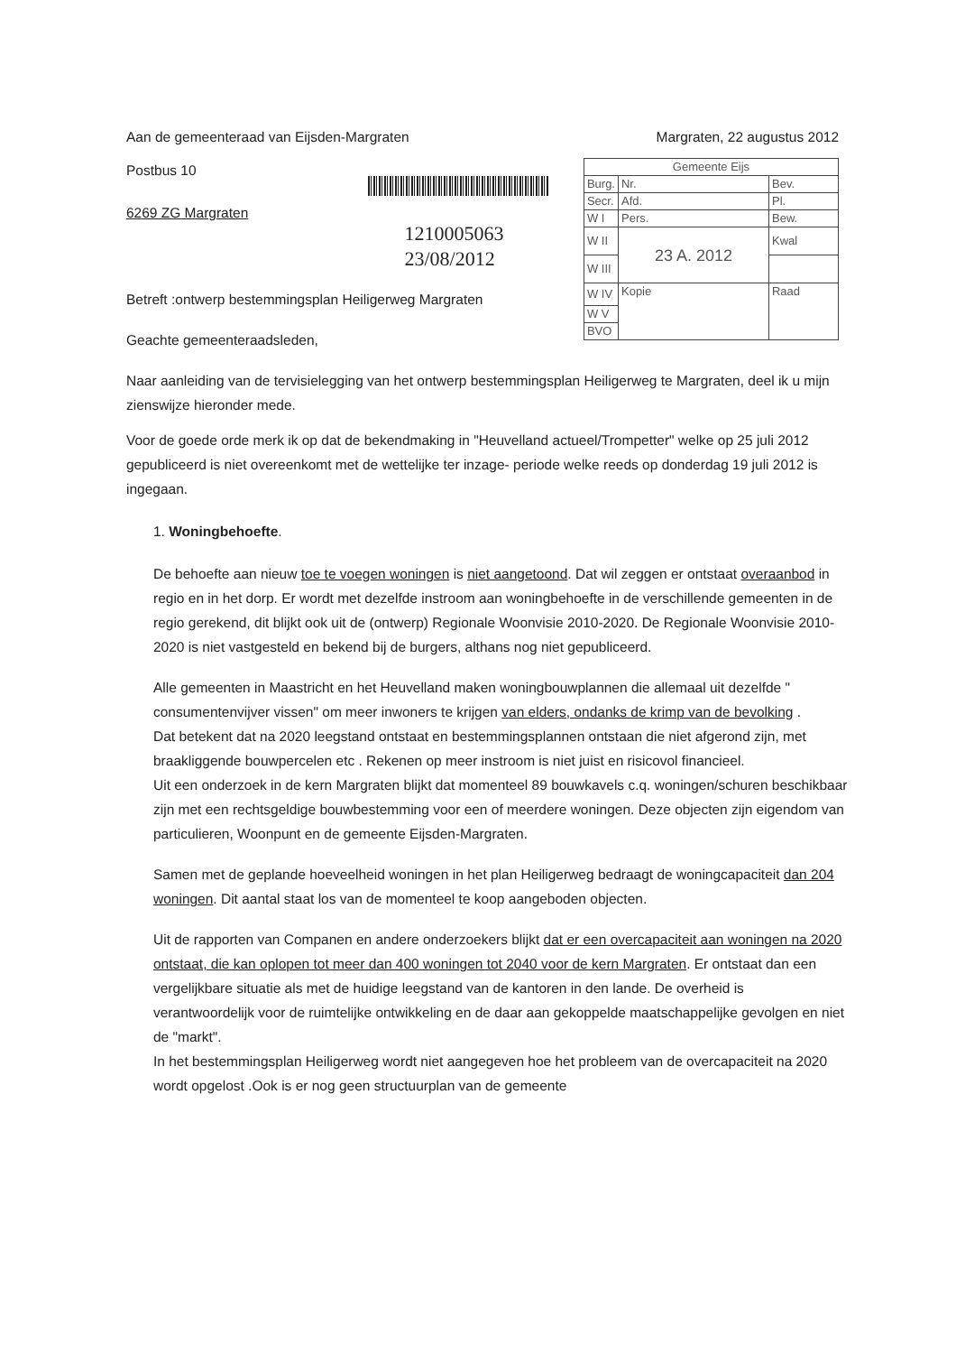Aan de gemeenteraad van Eijsden-Margraten Margraten, 22 augustus 2012
Postbus 10
6269 ZG Margraten
1210005063
23/08/2012
| Gemeente Eijs | | |
| Burg. | Nr. | Bev. |
| Secr. | Afd. | Pl. |
| W I | Pers. | Bew. |
| W II | 23 A. 2012 | Kwal |
| W III | | |
| W IV | Kopie | Raad |
| W V | | |
| BVO | | |
Betreft :ontwerp bestemmingsplan Heiligerweg Margraten
Geachte gemeenteraadsleden,
Naar aanleiding van de tervisielegging van het ontwerp bestemmingsplan Heiligerweg te Margraten, deel ik u mijn zienswijze hieronder mede.
Voor de goede orde merk ik op dat de bekendmaking in "Heuvelland actueel/Trompetter" welke op 25 juli 2012 gepubliceerd is niet overeenkomt met de wettelijke ter inzage- periode welke reeds op donderdag 19 juli 2012 is ingegaan.
1. Woningbehoefte.
De behoefte aan nieuw toe te voegen woningen is niet aangetoond. Dat wil zeggen er ontstaat overaanbod in regio en in het dorp. Er wordt met dezelfde instroom aan woningbehoefte in de verschillende gemeenten in de regio gerekend, dit blijkt ook uit de (ontwerp) Regionale Woonvisie 2010-2020. De Regionale Woonvisie 2010-2020 is niet vastgesteld en bekend bij de burgers, althans nog niet gepubliceerd.
Alle gemeenten in Maastricht en het Heuvelland maken woningbouwplannen die allemaal uit dezelfde " consumentenvijver vissen" om meer inwoners te krijgen van elders, ondanks de krimp van de bevolking .
Dat betekent dat na 2020 leegstand ontstaat en bestemmingsplannen ontstaan die niet afgerond zijn, met braakliggende bouwpercelen etc . Rekenen op meer instroom is niet juist en risicovol financieel.
Uit een onderzoek in de kern Margraten blijkt dat momenteel 89 bouwkavels c.q. woningen/schuren beschikbaar zijn met een rechtsgeldige bouwbestemming voor een of meerdere woningen. Deze objecten zijn eigendom van particulieren, Woonpunt en de gemeente Eijsden-Margraten.
Samen met de geplande hoeveelheid woningen in het plan Heiligerweg bedraagt de woningcapaciteit dan 204 woningen. Dit aantal staat los van de momenteel te koop aangeboden objecten.
Uit de rapporten van Companen en andere onderzoekers blijkt dat er een overcapaciteit aan woningen na 2020 ontstaat, die kan oplopen tot meer dan 400 woningen tot 2040 voor de kern Margraten. Er ontstaat dan een vergelijkbare situatie als met de huidige leegstand van de kantoren in den lande. De overheid is verantwoordelijk voor de ruimtelijke ontwikkeling en de daar aan gekoppelde maatschappelijke gevolgen en niet de "markt".
In het bestemmingsplan Heiligerweg wordt niet aangegeven hoe het probleem van de overcapaciteit na 2020 wordt opgelost .Ook is er nog geen structuurplan van de gemeente